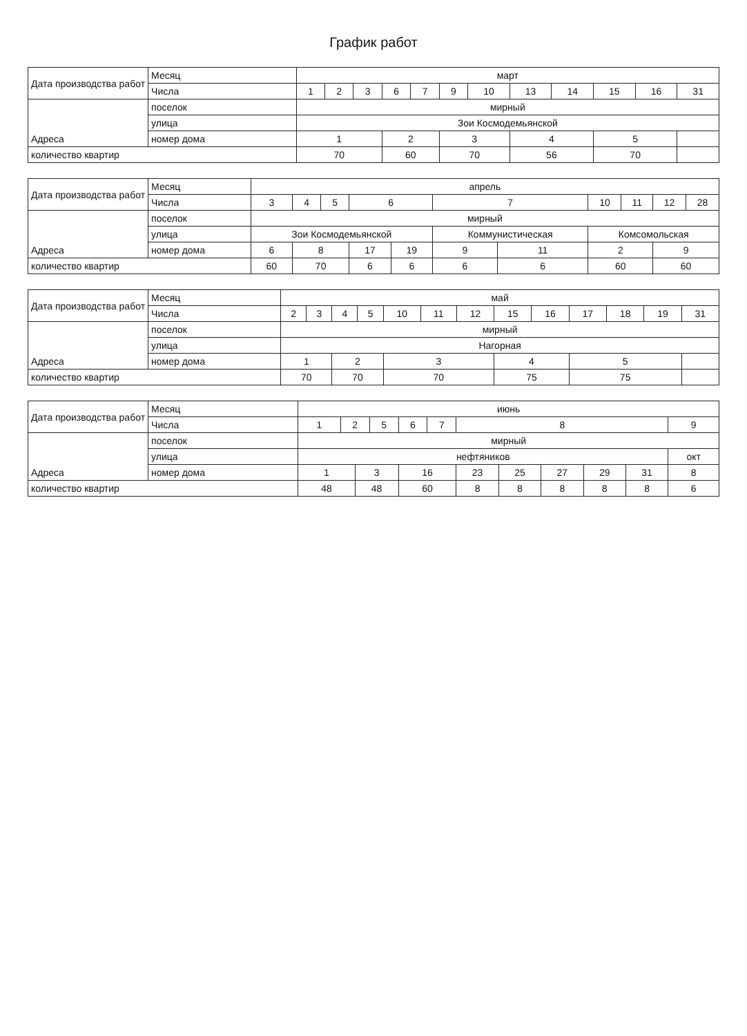График работ
| Дата производства работ | Месяц | март | | | | | | | | | | | |
| | Числа | 1 | 2 | 3 | 6 | 7 | 9 | 10 | 13 | 14 | 15 | 16 | 31 |
| Адреса | поселок | мирный | | | | | | | | | | | |
| | улица | Зои Космодемьянской | | | | | | | | | | | |
| | номер дома | 1 | | | 2 | | 3 | | 4 | | 5 | | |
| количество квартир | | 70 | | | 60 | | 70 | | 56 | | 70 | | |
| Дата производства работ | Месяц | апрель | | | | | | | | | | |
| | Числа | 3 | 4 | 5 | 6 | | 7 | | 10 | 11 | 12 | 28 |
| Адреса | поселок | мирный | | | | | | | | | | |
| | улица | Зои Космодемьянской | | | | | Коммунистическая | | Комсомольская | | | |
| | номер дома | 6 | 8 | | 17 | 19 | 9 | 11 | 2 | | 9 | |
| количество квартир | | 60 | 70 | | 6 | 6 | 6 | 6 | 60 | | 60 | |
| Дата производства работ | Месяц | май | | | | | | | | | | | | |
| | Числа | 2 | 3 | 4 | 5 | 10 | 11 | 12 | 15 | 16 | 17 | 18 | 19 | 31 |
| Адреса | поселок | мирный | | | | | | | | | | | | |
| | улица | Нагорная | | | | | | | | | | | | |
| | номер дома | 1 | | 2 | | 3 | | | 4 | | 5 | | | |
| количество квартир | | 70 | | 70 | | 70 | | | 75 | | 75 | | | |
| Дата производства работ | Месяц | июнь | | | | | | | | | | | |
| | Числа | 1 | 2 | | 5 | 6 | 7 | 8 | | | | | 9 |
| Адреса | поселок | мирный | | | | | | | | | | | |
| | улица | нефтяников | | | | | | | | | | | окт |
| | номер дома | 1 | | 3 | | 16 | | 23 | 25 | 27 | 29 | 31 | 8 |
| количество квартир | | 48 | | 48 | | 60 | | 8 | 8 | 8 | 8 | 8 | 6 |